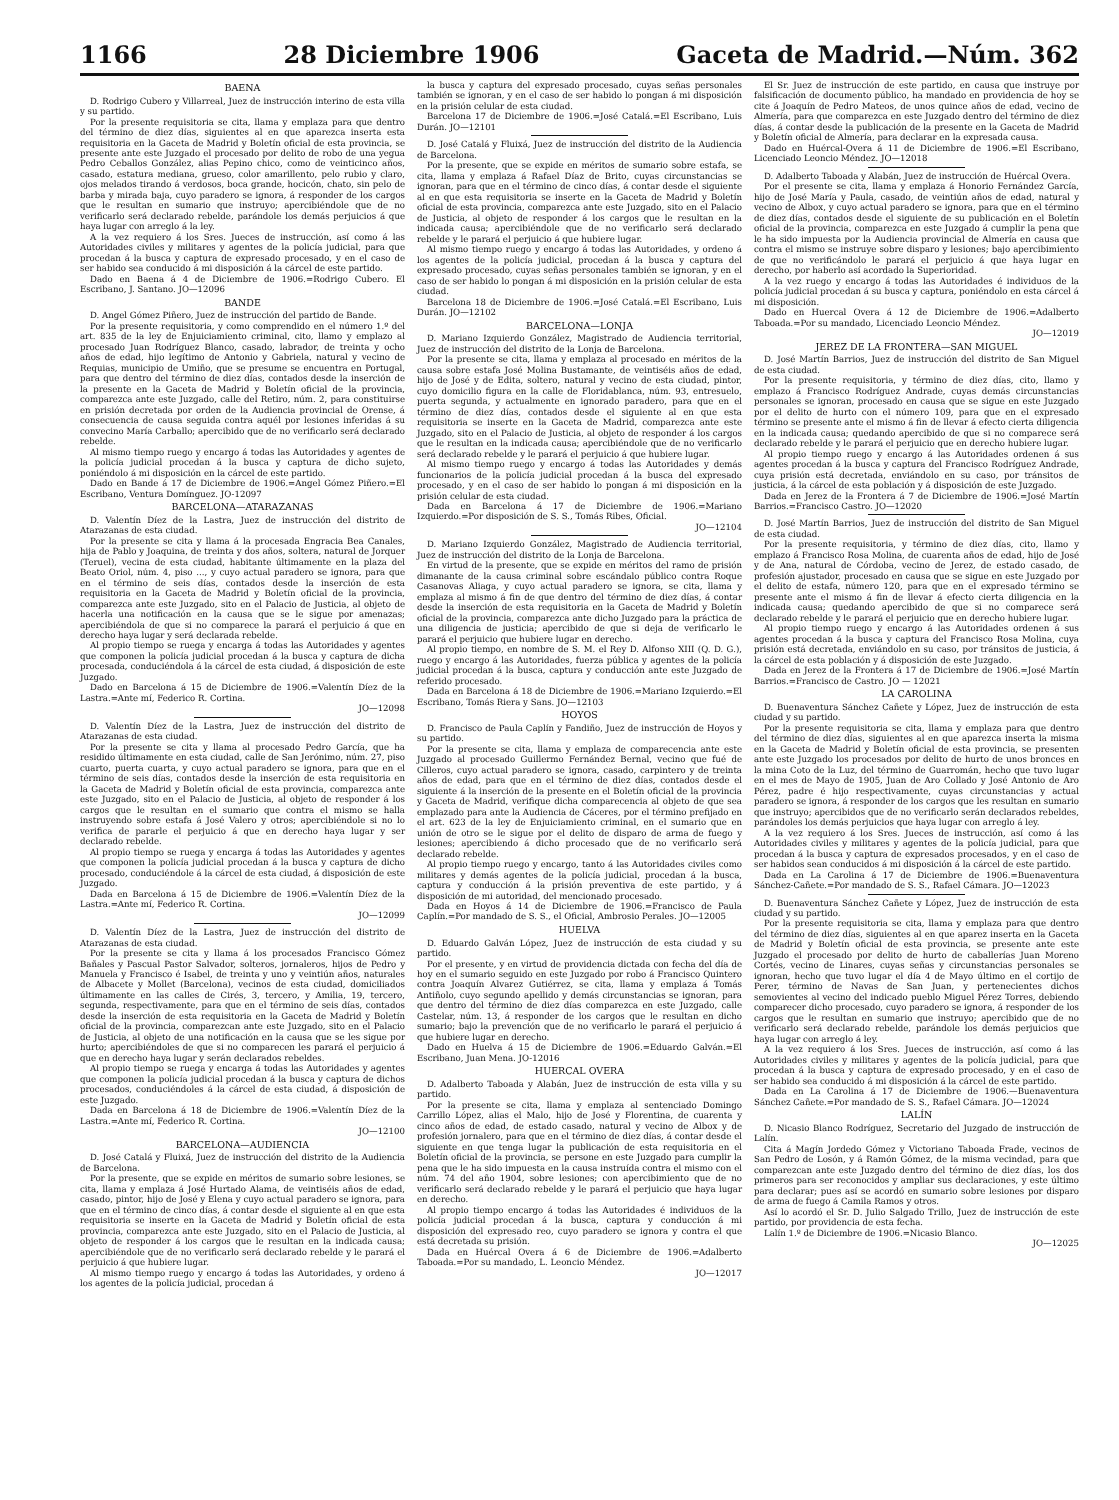1166 28 Diciembre 1906 Gaceta de Madrid.—Núm. 362
BAENA
D. Rodrigo Cubero y Villarreal, Juez de instrucción interino de esta villa y su partido.
Por la presente requisitoria se cita, llama y emplaza para que dentro del término de diez días, siguientes al en que aparezca inserta esta requisitoria en la Gaceta de Madrid y Boletín oficial de esta provincia, se presente ante este Juzgado el procesado por delito de robo de una yegua Pedro Ceballos González, alias Pepino chico, como de veinticinco años, casado, estatura mediana, grueso, color amarillento, pelo rubio y claro, ojos melados tirando á verdosos, boca grande, hocicón, chato, sin pelo de barba y mirada baja, cuyo paradero se ignora, á responder de los cargos que le resultan en sumario que instruyo; apercibiéndole que de no verificarlo será declarado rebelde, parándole los demás perjuicios á que haya lugar con arreglo á la ley.
A la vez requiero á los Sres. Jueces de instrucción, así como á las Autoridades civiles y militares y agentes de la policía judicial, para que procedan á la busca y captura de expresado procesado, y en el caso de ser habido sea conducido á mi disposición á la cárcel de este partido.
Dado en Baena á 4 de Diciembre de 1906.=Rodrigo Cubero. El Escribano, J. Santano. JO—12096
BANDE
D. Angel Gómez Piñero, Juez de instrucción del partido de Bande.
Por la presente requisitoria, y como comprendido en el número 1.º del art. 835 de la ley de Enjuiciamiento criminal, cito, llamo y emplazo al procesado Juan Rodríguez Blanco, casado, labrador, de treinta y ocho años de edad, hijo legítimo de Antonio y Gabriela, natural y vecino de Requias, municipio de Umiño, que se presume se encuentra en Portugal, para que dentro del término de diez días, contados desde la inserción de la presente en la Gaceta de Madrid y Boletín oficial de la provincia, comparezca ante este Juzgado, calle del Retiro, núm. 2, para constituirse en prisión decretada por orden de la Audiencia provincial de Orense, á consecuencia de causa seguida contra aquél por lesiones inferidas á su convecino María Carballo; apercibido que de no verificarlo será declarado rebelde.
Al mismo tiempo ruego y encargo á todas las Autoridades y agentes de la policía judicial procedan á la busca y captura de dicho sujeto, poniéndolo á mi disposición en la cárcel de este partido.
Dado en Bande á 17 de Diciembre de 1906.=Angel Gómez Piñero.=El Escribano, Ventura Domínguez. JO-12097
BARCELONA—ATARAZANAS
D. Valentín Díez de la Lastra, Juez de instrucción del distrito de Atarazanas de esta ciudad.
Por la presente se cita y llama á la procesada Engracia Bea Canales, hija de Pablo y Joaquina, de treinta y dos años, soltera, natural de Jorquer (Teruel), vecina de esta ciudad, habitante últimamente en la plaza del Beato Oriol, núm. 4, piso ..., y cuyo actual paradero se ignora, para que en el término de seis días, contados desde la inserción de esta requisitoria en la Gaceta de Madrid y Boletín oficial de la provincia, comparezca ante este Juzgado, sito en el Palacio de Justicia, al objeto de hacerla una notificación en la causa que se le sigue por amenazas; apercibiéndola de que si no comparece la parará el perjuicio á que en derecho haya lugar y será declarada rebelde.
Al propio tiempo se ruega y encarga á todas las Autoridades y agentes que componen la policía judicial procedan á la busca y captura de dicha procesada, conduciéndola á la cárcel de esta ciudad, á disposición de este Juzgado.
Dado en Barcelona á 15 de Diciembre de 1906.=Valentín Díez de la Lastra.=Ante mí, Federico R. Cortina.
JO—12098
D. Valentín Díez de la Lastra, Juez de instrucción del distrito de Atarazanas de esta ciudad.
Por la presente se cita y llama al procesado Pedro García, que ha residido últimamente en esta ciudad, calle de San Jerónimo, núm. 27, piso cuarto, puerta cuarta, y cuyo actual paradero se ignora, para que en el término de seis días, contados desde la inserción de esta requisitoria en la Gaceta de Madrid y Boletín oficial de esta provincia, comparezca ante este Juzgado, sito en el Palacio de Justicia, al objeto de responder á los cargos que le resultan en el sumario que contra el mismo se halla instruyendo sobre estafa á José Valero y otros; apercibiéndole si no lo verifica de pararle el perjuicio á que en derecho haya lugar y ser declarado rebelde.
Al propio tiempo se ruega y encarga á todas las Autoridades y agentes que componen la policía judicial procedan á la busca y captura de dicho procesado, conduciéndole á la cárcel de esta ciudad, á disposición de este Juzgado.
Dada en Barcelona á 15 de Diciembre de 1906.=Valentín Díez de la Lastra.=Ante mí, Federico R. Cortina.
JO—12099
D. Valentín Díez de la Lastra, Juez de instrucción del distrito de Atarazanas de esta ciudad.
Por la presente se cita y llama á los procesados Francisco Gómez Bañales y Pascual Pastor Salvador, solteros, jornaleros, hijos de Pedro y Manuela y Francisco é Isabel, de treinta y uno y veintiún años, naturales de Albacete y Mollet (Barcelona), vecinos de esta ciudad, domiciliados últimamente en las calles de Cirés, 3, tercero, y Amilia, 19, tercero, segunda, respectivamente, para que en el término de seis días, contados desde la inserción de esta requisitoria en la Gaceta de Madrid y Boletín oficial de la provincia, comparezcan ante este Juzgado, sito en el Palacio de Justicia, al objeto de una notificación en la causa que se les sigue por hurto; apercibiéndoles de que si no comparecen les parará el perjuicio á que en derecho haya lugar y serán declarados rebeldes.
Al propio tiempo se ruega y encarga á todas las Autoridades y agentes que componen la policía judicial procedan á la busca y captura de dichos procesados, conduciéndoles á la cárcel de esta ciudad, á disposición de este Juzgado.
Dada en Barcelona á 18 de Diciembre de 1906.=Valentín Díez de la Lastra.=Ante mí, Federico R. Cortina.
JO—12100
BARCELONA—AUDIENCIA
D. José Catalá y Fluixá, Juez de instrucción del distrito de la Audiencia de Barcelona.
Por la presente, que se expide en méritos de sumario sobre lesiones, se cita, llama y emplaza á José Hurtado Alama, de veintiséis años de edad, casado, pintor, hijo de José y Elena y cuyo actual paradero se ignora, para que en el término de cinco días, á contar desde el siguiente al en que esta requisitoria se inserte en la Gaceta de Madrid y Boletín oficial de esta provincia, comparezca ante este Juzgado, sito en el Palacio de Justicia, al objeto de responder á los cargos que le resultan en la indicada causa; apercibiéndole que de no verificarlo será declarado rebelde y le parará el perjuicio á que hubiere lugar.
Al mismo tiempo ruego y encargo á todas las Autoridades, y ordeno á los agentes de la policía judicial, procedan á
la busca y captura del expresado procesado, cuyas señas personales también se ignoran, y en el caso de ser habido lo pongan á mi disposición en la prisión celular de esta ciudad.
Barcelona 17 de Diciembre de 1906.=José Catalá.=El Escribano, Luis Durán. JO—12101
D. José Catalá y Fluixá, Juez de instrucción del distrito de la Audiencia de Barcelona.
Por la presente, que se expide en méritos de sumario sobre estafa, se cita, llama y emplaza á Rafael Díaz de Brito, cuyas circunstancias se ignoran, para que en el término de cinco días, á contar desde el siguiente al en que esta requisitoria se inserte en la Gaceta de Madrid y Boletín oficial de esta provincia, comparezca ante este Juzgado, sito en el Palacio de Justicia, al objeto de responder á los cargos que le resultan en la indicada causa; apercibiéndole que de no verificarlo será declarado rebelde y le parará el perjuicio á que hubiere lugar.
Al mismo tiempo ruego y encargo á todas las Autoridades, y ordeno á los agentes de la policía judicial, procedan á la busca y captura del expresado procesado, cuyas señas personales también se ignoran, y en el caso de ser habido lo pongan á mi disposición en la prisión celular de esta ciudad.
Barcelona 18 de Diciembre de 1906.=José Catalá.=El Escribano, Luis Durán. JO—12102
BARCELONA—LONJA
D. Mariano Izquierdo González, Magistrado de Audiencia territorial, Juez de instrucción del distrito de la Lonja de Barcelona.
Por la presente se cita, llama y emplaza al procesado en méritos de la causa sobre estafa José Molina Bustamante, de veintiséis años de edad, hijo de José y de Edita, soltero, natural y vecino de esta ciudad, pintor, cuyo domicilio figura en la calle de Floridablanca, núm. 93, entresuelo, puerta segunda, y actualmente en ignorado paradero, para que en el término de diez días, contados desde el siguiente al en que esta requisitoria se inserte en la Gaceta de Madrid, comparezca ante este Juzgado, sito en el Palacio de Justicia, al objeto de responder á los cargos que le resultan en la indicada causa; apercibiéndole que de no verificarlo será declarado rebelde y le parará el perjuicio á que hubiere lugar.
Al mismo tiempo ruego y encargo á todas las Autoridades y demás funcionarios de la policía judicial procedan á la busca del expresado procesado, y en el caso de ser habido lo pongan á mi disposición en la prisión celular de esta ciudad.
Dada en Barcelona á 17 de Diciembre de 1906.=Mariano Izquierdo.=Por disposición de S. S., Tomás Ribes, Oficial.
JO—12104
D. Mariano Izquierdo González, Magistrado de Audiencia territorial, Juez de instrucción del distrito de la Lonja de Barcelona.
En virtud de la presente, que se expide en méritos del ramo de prisión dimanante de la causa criminal sobre escándalo público contra Roque Casanovas Aliaga, y cuyo actual paradero se ignora, se cita, llama y emplaza al mismo á fin de que dentro del término de diez días, á contar desde la inserción de esta requisitoria en la Gaceta de Madrid y Boletín oficial de la provincia, comparezca ante dicho Juzgado para la práctica de una diligencia de justicia; apercibido de que si deja de verificarlo le parará el perjuicio que hubiere lugar en derecho.
Al propio tiempo, en nombre de S. M. el Rey D. Alfonso XIII (Q. D. G.), ruego y encargo á las Autoridades, fuerza pública y agentes de la policía judicial procedan á la busca, captura y conducción ante este Juzgado de referido procesado.
Dada en Barcelona á 18 de Diciembre de 1906.=Mariano Izquierdo.=El Escribano, Tomás Riera y Sans. JO—12103
HOYOS
D. Francisco de Paula Caplín y Fandiño, Juez de instrucción de Hoyos y su partido.
Por la presente se cita, llama y emplaza de comparecencia ante este Juzgado al procesado Guillermo Fernández Bernal, vecino que fué de Cilleros, cuyo actual paradero se ignora, casado, carpintero y de treinta años de edad, para que en el término de diez días, contados desde el siguiente á la inserción de la presente en el Boletín oficial de la provincia y Gaceta de Madrid, verifique dicha comparecencia al objeto de que sea emplazado para ante la Audiencia de Cáceres, por el término prefijado en el art. 623 de la ley de Enjuiciamiento criminal, en el sumario que en unión de otro se le sigue por el delito de disparo de arma de fuego y lesiones; apercibiendo á dicho procesado que de no verificarlo será declarado rebelde.
Al propio tiempo ruego y encargo, tanto á las Autoridades civiles como militares y demás agentes de la policía judicial, procedan á la busca, captura y conducción á la prisión preventiva de este partido, y á disposición de mi autoridad, del mencionado procesado.
Dada en Hoyos á 14 de Diciembre de 1906.=Francisco de Paula Caplín.=Por mandado de S. S., el Oficial, Ambrosio Perales. JO—12005
HUELVA
D. Eduardo Galván López, Juez de instrucción de esta ciudad y su partido.
Por el presente, y en virtud de providencia dictada con fecha del día de hoy en el sumario seguido en este Juzgado por robo á Francisco Quintero contra Joaquín Alvarez Gutiérrez, se cita, llama y emplaza á Tomás Antiñolo, cuyo segundo apellido y demás circunstancias se ignoran, para que dentro del término de diez días comparezca en este Juzgado, calle Castelar, núm. 13, á responder de los cargos que le resultan en dicho sumario; bajo la prevención que de no verificarlo le parará el perjuicio á que hubiere lugar en derecho.
Dado en Huelva á 15 de Diciembre de 1906.=Eduardo Galván.=El Escribano, Juan Mena. JO-12016
HUERCAL OVERA
D. Adalberto Taboada y Alabán, Juez de instrucción de esta villa y su partido.
Por la presente se cita, llama y emplaza al sentenciado Domingo Carrillo López, alias el Malo, hijo de José y Florentina, de cuarenta y cinco años de edad, de estado casado, natural y vecino de Albox y de profesión jornalero, para que en el término de diez días, á contar desde el siguiente en que tenga lugar la publicación de esta requisitoria en el Boletín oficial de la provincia, se persone en este Juzgado para cumplir la pena que le ha sido impuesta en la causa instruída contra el mismo con el núm. 74 del año 1904, sobre lesiones; con apercibimiento que de no verificarlo será declarado rebelde y le parará el perjuicio que haya lugar en derecho.
Al propio tiempo encargo á todas las Autoridades é individuos de la policía judicial procedan á la busca, captura y conducción á mi disposición del expresado reo, cuyo paradero se ignora y contra el que está decretada su prisión.
Dada en Huércal Overa á 6 de Diciembre de 1906.=Adalberto Taboada.=Por su mandado, L. Leoncio Méndez.
JO—12017
El Sr. Juez de instrucción de este partido, en causa que instruye por falsificación de documento público, ha mandado en providencia de hoy se cite á Joaquín de Pedro Mateos, de unos quince años de edad, vecino de Almería, para que comparezca en este Juzgado dentro del término de diez días, á contar desde la publicación de la presente en la Gaceta de Madrid y Boletín oficial de Almería, para declarar en la expresada causa.
Dado en Huércal-Overa á 11 de Diciembre de 1906.=El Escribano, Licenciado Leoncio Méndez. JO—12018
D. Adalberto Taboada y Alabán, Juez de instrucción de Huércal Overa.
Por el presente se cita, llama y emplaza á Honorio Fernández García, hijo de José María y Paula, casado, de veintiún años de edad, natural y vecino de Albox, y cuyo actual paradero se ignora, para que en el término de diez días, contados desde el siguiente de su publicación en el Boletín oficial de la provincia, comparezca en este Juzgado á cumplir la pena que le ha sido impuesta por la Audiencia provincial de Almería en causa que contra el mismo se instruye sobre disparo y lesiones; bajo apercibimiento de que no verificándolo le parará el perjuicio á que haya lugar en derecho, por haberlo así acordado la Superioridad.
A la vez ruego y encargo á todas las Autoridades é individuos de la policía judicial procedan á su busca y captura, poniéndolo en esta cárcel á mi disposición.
Dado en Huercal Overa á 12 de Diciembre de 1906.=Adalberto Taboada.=Por su mandado, Licenciado Leoncio Méndez.
JO—12019
JEREZ DE LA FRONTERA—SAN MIGUEL
D. José Martín Barrios, Juez de instrucción del distrito de San Miguel de esta ciudad.
Por la presente requisitoria, y término de diez días, cito, llamo y emplazo á Francisco Rodríguez Andrade, cuyas demás circunstancias personales se ignoran, procesado en causa que se sigue en este Juzgado por el delito de hurto con el número 109, para que en el expresado término se presente ante el mismo á fin de llevar á efecto cierta diligencia en la indicada causa; quedando apercibido de que si no comparece será declarado rebelde y le parará el perjuicio que en derecho hubiere lugar.
Al propio tiempo ruego y encargo á las Autoridades ordenen á sus agentes procedan á la busca y captura del Francisco Rodríguez Andrade, cuya prisión está decretada, enviándolo en su caso, por tránsitos de justicia, á la cárcel de esta población y á disposición de este Juzgado.
Dada en Jerez de la Frontera á 7 de Diciembre de 1906.=José Martín Barrios.=Francisco Castro. JO—12020
D. José Martín Barrios, Juez de instrucción del distrito de San Miguel de esta ciudad.
Por la presente requisitoria, y término de diez días, cito, llamo y emplazo á Francisco Rosa Molina, de cuarenta años de edad, hijo de José y de Ana, natural de Córdoba, vecino de Jerez, de estado casado, de profesión ajustador, procesado en causa que se sigue en este Juzgado por el delito de estafa, número 120, para que en el expresado término se presente ante el mismo á fin de llevar á efecto cierta diligencia en la indicada causa; quedando apercibido de que si no comparece será declarado rebelde y le parará el perjuicio que en derecho hubiere lugar.
Al propio tiempo ruego y encargo á las Autoridades ordenen á sus agentes procedan á la busca y captura del Francisco Rosa Molina, cuya prisión está decretada, enviándolo en su caso, por tránsitos de justicia, á la cárcel de esta población y á disposición de este Juzgado.
Dada en Jerez de la Frontera á 17 de Diciembre de 1906.=José Martín Barrios.=Francisco de Castro. JO — 12021
LA CAROLINA
D. Buenaventura Sánchez Cañete y López, Juez de instrucción de esta ciudad y su partido.
Por la presente requisitoria se cita, llama y emplaza para que dentro del término de diez días, siguientes al en que aparezca inserta la misma en la Gaceta de Madrid y Boletín oficial de esta provincia, se presenten ante este Juzgado los procesados por delito de hurto de unos bronces en la mina Coto de la Luz, del término de Guarromán, hecho que tuvo lugar en el mes de Mayo de 1905, Juan de Aro Collado y José Antonio de Aro Pérez, padre é hijo respectivamente, cuyas circunstancias y actual paradero se ignora, á responder de los cargos que les resultan en sumario que instruyo; apercibidos que de no verificarlo serán declarados rebeldes, parándoles los demás perjuicios que haya lugar con arreglo á ley.
A la vez requiero á los Sres. Jueces de instrucción, así como á las Autoridades civiles y militares y agentes de la policía judicial, para que procedan á la busca y captura de expresados procesados, y en el caso de ser habidos sean conducidos á mi disposición á la cárcel de este partido.
Dada en La Carolina á 17 de Diciembre de 1906.=Buenaventura Sánchez-Cañete.=Por mandado de S. S., Rafael Cámara. JO—12023
D. Buenaventura Sánchez Cañete y López, Juez de instrucción de esta ciudad y su partido.
Por la presente requisitoria se cita, llama y emplaza para que dentro del término de diez días, siguientes al en que aparez inserta en la Gaceta de Madrid y Boletín oficial de esta provincia, se presente ante este Juzgado el procesado por delito de hurto de caballerías Juan Moreno Cortés, vecino de Linares, cuyas señas y circunstancias personales se ignoran, hecho que tuvo lugar el día 4 de Mayo último en el cortijo de Perer, término de Navas de San Juan, y pertenecientes dichos semovientes al vecino del indicado pueblo Miguel Pérez Torres, debiendo comparecer dicho procesado, cuyo paradero se ignora, á responder de los cargos que le resultan en sumario que instruyo; apercibido que de no verificarlo será declarado rebelde, parándole los demás perjuicios que haya lugar con arreglo á ley.
A la vez requiero á los Sres. Jueces de instrucción, así como á las Autoridades civiles y militares y agentes de la policía judicial, para que procedan á la busca y captura de expresado procesado, y en el caso de ser habido sea conducido á mi disposición á la cárcel de este partido.
Dada en La Carolina á 17 de Diciembre de 1906.—Buenaventura Sánchez Cañete.=Por mandado de S. S., Rafael Cámara. JO—12024
LALÍN
D. Nicasio Blanco Rodríguez, Secretario del Juzgado de instrucción de Lalín.
Cita á Magín Jordedo Gómez y Victoriano Taboada Frade, vecinos de San Pedro de Losón, y á Ramón Gómez, de la misma vecindad, para que comparezcan ante este Juzgado dentro del término de diez días, los dos primeros para ser reconocidos y ampliar sus declaraciones, y este último para declarar; pues así se acordó en sumario sobre lesiones por disparo de arma de fuego á Camila Ramos y otros.
Así lo acordó el Sr. D. Julio Salgado Trillo, Juez de instrucción de este partido, por providencia de esta fecha.
Lalín 1.º de Diciembre de 1906.=Nicasio Blanco.
JO—12025